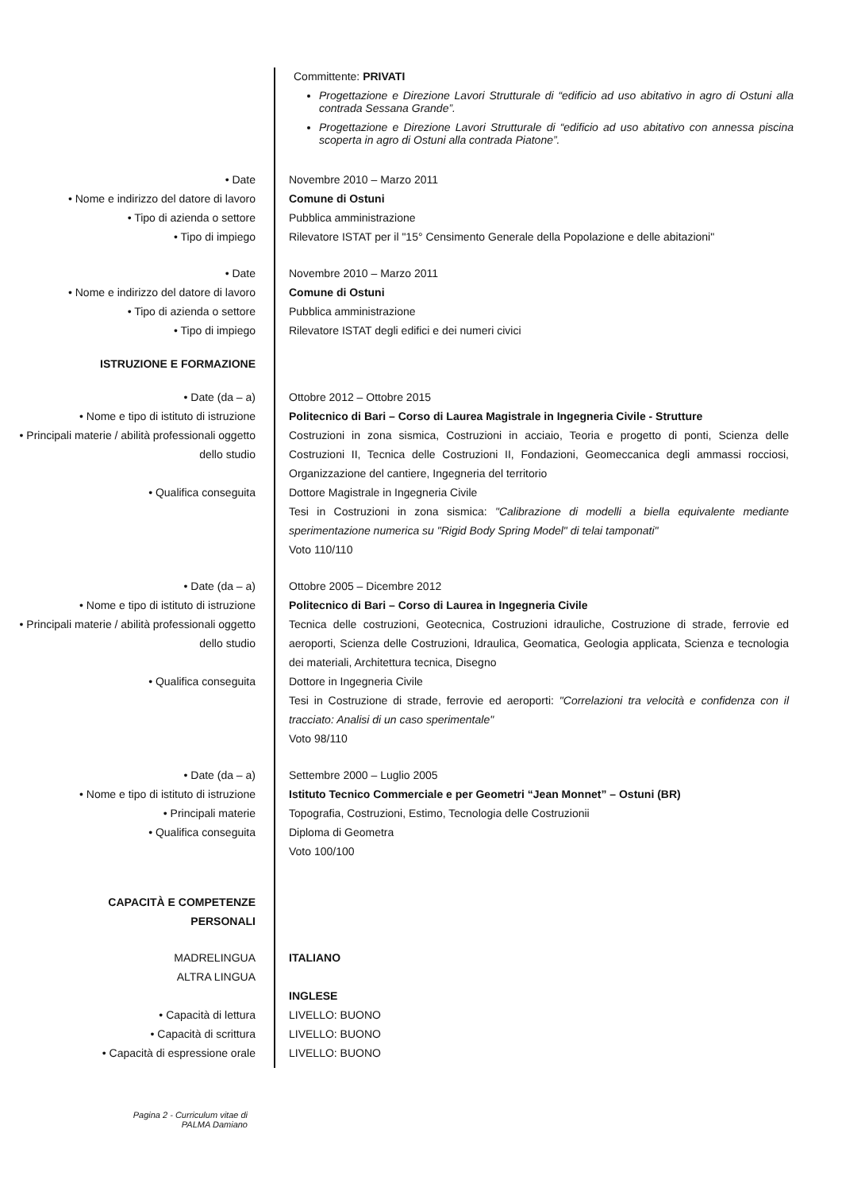Committente: PRIVATI
Progettazione e Direzione Lavori Strutturale di “edificio ad uso abitativo in agro di Ostuni alla contrada Sessana Grande”.
Progettazione e Direzione Lavori Strutturale di “edificio ad uso abitativo con annessa piscina scoperta in agro di Ostuni alla contrada Piatone”.
• Date
• Nome e indirizzo del datore di lavoro
• Tipo di azienda o settore
• Tipo di impiego
Novembre 2010 – Marzo 2011
Comune di Ostuni
Pubblica amministrazione
Rilevatore ISTAT per il "15° Censimento Generale della Popolazione e delle abitazioni"
• Date
• Nome e indirizzo del datore di lavoro
• Tipo di azienda o settore
• Tipo di impiego
Novembre 2010 – Marzo 2011
Comune di Ostuni
Pubblica amministrazione
Rilevatore ISTAT degli edifici e dei numeri civici
ISTRUZIONE E FORMAZIONE
• Date (da – a)
• Nome e tipo di istituto di istruzione
• Principali materie / abilità professionali oggetto dello studio
• Qualifica conseguita
Ottobre 2012 – Ottobre 2015
Politecnico di Bari – Corso di Laurea Magistrale in Ingegneria Civile - Strutture
Costruzioni in zona sismica, Costruzioni in acciaio, Teoria e progetto di ponti, Scienza delle Costruzioni II, Tecnica delle Costruzioni II, Fondazioni, Geomeccanica degli ammassi rocciosi, Organizzazione del cantiere, Ingegneria del territorio
Dottore Magistrale in Ingegneria Civile
Tesi in Costruzioni in zona sismica: "Calibrazione di modelli a biella equivalente mediante sperimentazione numerica su "Rigid Body Spring Model" di telai tamponati"
Voto 110/110
• Date (da – a)
• Nome e tipo di istituto di istruzione
• Principali materie / abilità professionali oggetto dello studio
• Qualifica conseguita
Ottobre 2005 – Dicembre 2012
Politecnico di Bari – Corso di Laurea in Ingegneria Civile
Tecnica delle costruzioni, Geotecnica, Costruzioni idrauliche, Costruzione di strade, ferrovie ed aeroporti, Scienza delle Costruzioni, Idraulica, Geomatica, Geologia applicata, Scienza e tecnologia dei materiali, Architettura tecnica, Disegno
Dottore in Ingegneria Civile
Tesi in Costruzione di strade, ferrovie ed aeroporti: "Correlazioni tra velocità e confidenza con il tracciato: Analisi di un caso sperimentale"
Voto 98/110
• Date (da – a)
• Nome e tipo di istituto di istruzione
• Principali materie
• Qualifica conseguita
Settembre 2000 – Luglio 2005
Istituto Tecnico Commerciale e per Geometri “Jean Monnet” – Ostuni (BR)
Topografia, Costruzioni, Estimo, Tecnologia delle Costruzionii
Diploma di Geometra
Voto 100/100
CAPACITÀ E COMPETENZE
PERSONALI
MADRELINGUA
ALTRA LINGUA
• Capacità di lettura
• Capacità di scrittura
• Capacità di espressione orale
ITALIANO
INGLESE
LIVELLO: BUONO
LIVELLO: BUONO
LIVELLO: BUONO
Pagina 2 - Curriculum vitae di
PALMA Damiano